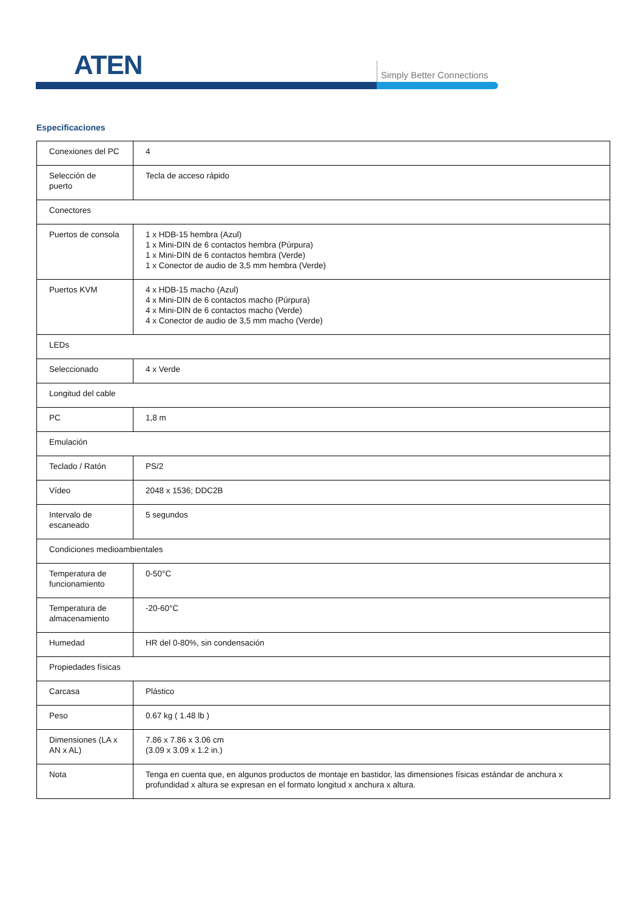ATEN Simply Better Connections
Especificaciones
| Conexiones del PC | 4 |
| Selección de puerto | Tecla de acceso rápido |
| Conectores | |
| Puertos de consola | 1 x HDB-15 hembra (Azul) 1 x Mini-DIN de 6 contactos hembra (Púrpura) 1 x Mini-DIN de 6 contactos hembra (Verde) 1 x Conector de audio de 3,5 mm hembra (Verde) |
| Puertos KVM | 4 x HDB-15 macho (Azul) 4 x Mini-DIN de 6 contactos macho (Púrpura) 4 x Mini-DIN de 6 contactos macho (Verde) 4 x Conector de audio de 3,5 mm macho (Verde) |
| LEDs | |
| Seleccionado | 4 x Verde |
| Longitud del cable | |
| PC | 1,8 m |
| Emulación | |
| Teclado / Ratón | PS/2 |
| Vídeo | 2048 x 1536; DDC2B |
| Intervalo de escaneado | 5 segundos |
| Condiciones medioambientales | |
| Temperatura de funcionamiento | 0-50°C |
| Temperatura de almacenamiento | -20-60°C |
| Humedad | HR del 0-80%, sin condensación |
| Propiedades físicas | |
| Carcasa | Plástico |
| Peso | 0.67 kg ( 1.48 lb ) |
| Dimensiones (LA x AN x AL) | 7.86 x 7.86 x 3.06 cm (3.09 x 3.09 x 1.2 in.) |
| Nota | Tenga en cuenta que, en algunos productos de montaje en bastidor, las dimensiones físicas estándar de anchura x profundidad x altura se expresan en el formato longitud x anchura x altura. |